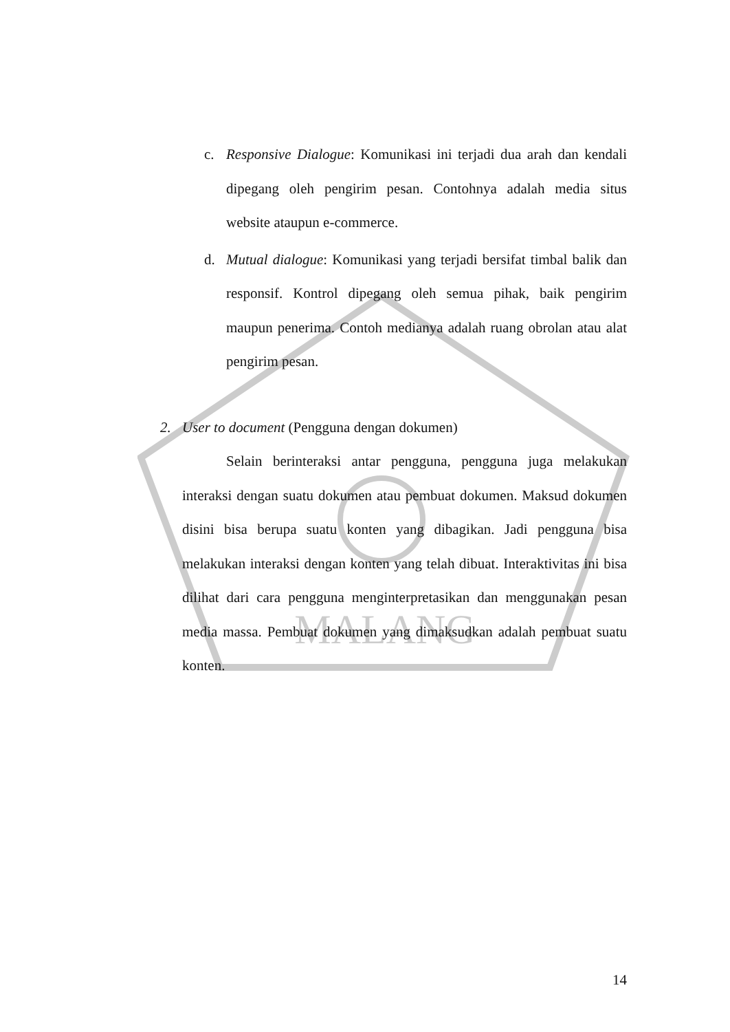MALANG
c. Responsive Dialogue: Komunikasi ini terjadi dua arah dan kendali dipegang oleh pengirim pesan. Contohnya adalah media situs website ataupun e-commerce.
d. Mutual dialogue: Komunikasi yang terjadi bersifat timbal balik dan responsif. Kontrol dipegang oleh semua pihak, baik pengirim maupun penerima. Contoh medianya adalah ruang obrolan atau alat pengirim pesan.
2. User to document (Pengguna dengan dokumen)
Selain berinteraksi antar pengguna, pengguna juga melakukan interaksi dengan suatu dokumen atau pembuat dokumen. Maksud dokumen disini bisa berupa suatu konten yang dibagikan. Jadi pengguna bisa melakukan interaksi dengan konten yang telah dibuat. Interaktivitas ini bisa dilihat dari cara pengguna menginterpretasikan dan menggunakan pesan media massa. Pembuat dokumen yang dimaksudkan adalah pembuat suatu konten.
14